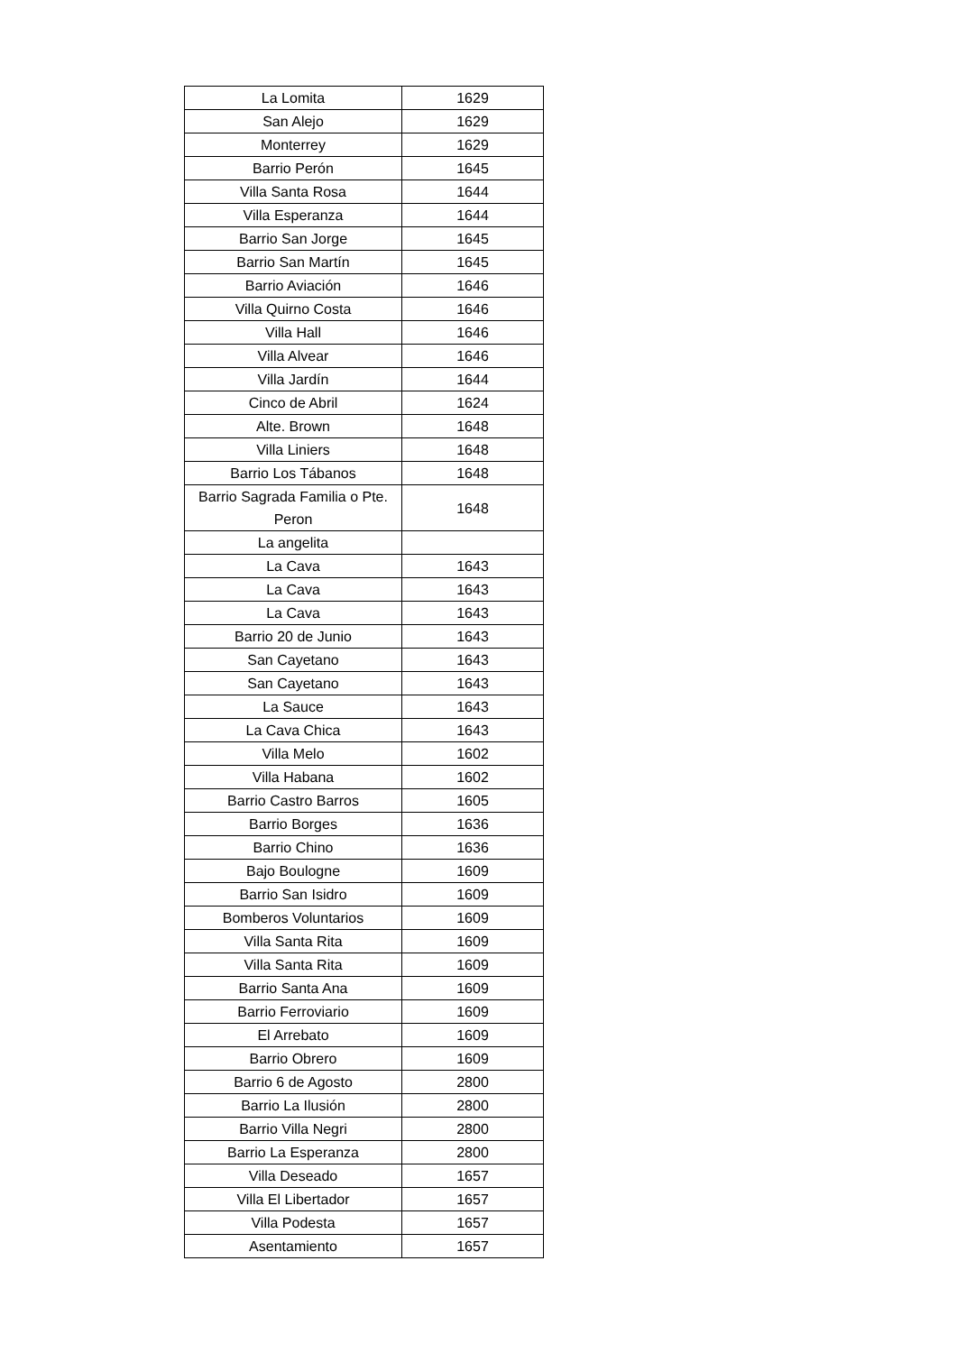| La Lomita | 1629 |
| San Alejo | 1629 |
| Monterrey | 1629 |
| Barrio Perón | 1645 |
| Villa Santa Rosa | 1644 |
| Villa Esperanza | 1644 |
| Barrio San Jorge | 1645 |
| Barrio San Martín | 1645 |
| Barrio Aviación | 1646 |
| Villa Quirno Costa | 1646 |
| Villa Hall | 1646 |
| Villa Alvear | 1646 |
| Villa Jardín | 1644 |
| Cinco de Abril | 1624 |
| Alte. Brown | 1648 |
| Villa Liniers | 1648 |
| Barrio Los Tábanos | 1648 |
| Barrio Sagrada Familia o Pte. Peron | 1648 |
| La angelita | |
| La Cava | 1643 |
| La Cava | 1643 |
| La Cava | 1643 |
| Barrio 20 de Junio | 1643 |
| San Cayetano | 1643 |
| San Cayetano | 1643 |
| La Sauce | 1643 |
| La Cava Chica | 1643 |
| Villa Melo | 1602 |
| Villa Habana | 1602 |
| Barrio Castro Barros | 1605 |
| Barrio Borges | 1636 |
| Barrio Chino | 1636 |
| Bajo Boulogne | 1609 |
| Barrio San Isidro | 1609 |
| Bomberos Voluntarios | 1609 |
| Villa Santa Rita | 1609 |
| Villa Santa Rita | 1609 |
| Barrio Santa Ana | 1609 |
| Barrio Ferroviario | 1609 |
| El Arrebato | 1609 |
| Barrio Obrero | 1609 |
| Barrio 6 de Agosto | 2800 |
| Barrio La Ilusión | 2800 |
| Barrio Villa Negri | 2800 |
| Barrio La Esperanza | 2800 |
| Villa Deseado | 1657 |
| Villa El Libertador | 1657 |
| Villa Podesta | 1657 |
| Asentamiento | 1657 |